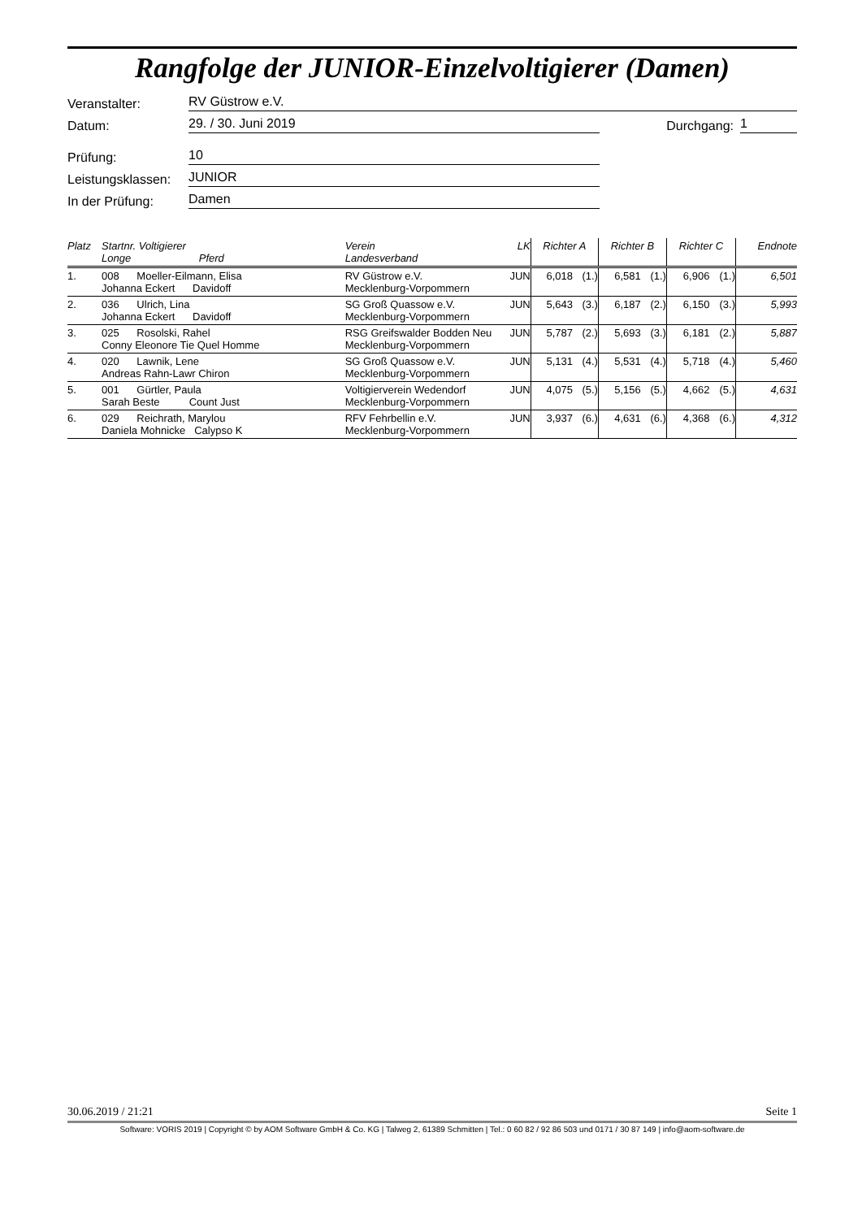Rangfolge der JUNIOR-Einzelvoltigierer (Damen)
Veranstalter: RV Güstrow e.V.
Datum: 29. / 30. Juni 2019 Durchgang: 1
Prüfung: 10
Leistungsklassen: JUNIOR
In der Prüfung: Damen
| Platz | Startnr. Voltigierer Longe Pferd | Verein Landesverband | LK | Richter A | | Richter B | | Richter C | | Endnote |
| --- | --- | --- | --- | --- | --- | --- | --- | --- | --- | --- |
| 1. | 008 Moeller-Eilmann, Elisa Johanna Eckert Davidoff | RV Güstrow e.V. Mecklenburg-Vorpommern | JUN | 6,018 | (1.) | 6,581 | (1.) | 6,906 | (1.) | 6,501 |
| 2. | 036 Ulrich, Lina Johanna Eckert Davidoff | SG Groß Quassow e.V. Mecklenburg-Vorpommern | JUN | 5,643 | (3.) | 6,187 | (2.) | 6,150 | (3.) | 5,993 |
| 3. | 025 Rosolski, Rahel Conny Eleonore Tie Quel Homme | RSG Greifswalder Bodden Neu Mecklenburg-Vorpommern | JUN | 5,787 | (2.) | 5,693 | (3.) | 6,181 | (2.) | 5,887 |
| 4. | 020 Lawnik, Lene Andreas Rahn-Lawr Chiron | SG Groß Quassow e.V. Mecklenburg-Vorpommern | JUN | 5,131 | (4.) | 5,531 | (4.) | 5,718 | (4.) | 5,460 |
| 5. | 001 Gürtler, Paula Sarah Beste Count Just | Voltigierverein Wedendorf Mecklenburg-Vorpommern | JUN | 4,075 | (5.) | 5,156 | (5.) | 4,662 | (5.) | 4,631 |
| 6. | 029 Reichrath, Marylou Daniela Mohnicke Calypso K | RFV Fehrbellin e.V. Mecklenburg-Vorpommern | JUN | 3,937 | (6.) | 4,631 | (6.) | 4,368 | (6.) | 4,312 |
30.06.2019 / 21:21 Seite 1
Software: VORIS 2019 | Copyright © by AOM Software GmbH & Co. KG | Talweg 2, 61389 Schmitten | Tel.: 0 60 82 / 92 86 503 und 0171 / 30 87 149 | info@aom-software.de